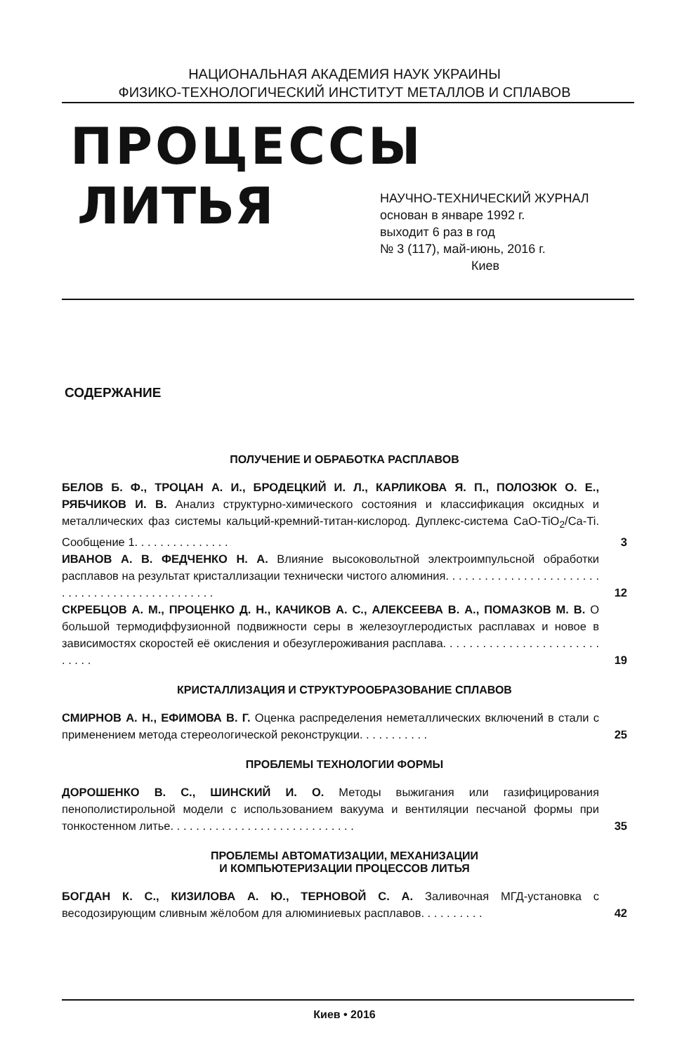НАЦИОНАЛЬНАЯ АКАДЕМИЯ НАУК УКРАИНЫ
ФИЗИКО-ТЕХНОЛОГИЧЕСКИЙ ИНСТИТУТ МЕТАЛЛОВ И СПЛАВОВ
ПРОЦЕССЫ
ЛИТЬЯ
НАУЧНО-ТЕХНИЧЕСКИЙ ЖУРНАЛ
основан в январе 1992 г.
выходит 6 раз в год
№ 3 (117), май-июнь, 2016 г.
Киев
СОДЕРЖАНИЕ
ПОЛУЧЕНИЕ И ОБРАБОТКА РАСПЛАВОВ
БЕЛОВ Б. Ф., ТРОЦАН А. И., БРОДЕЦКИЙ И. Л., КАРЛИКОВА Я. П., ПОЛОЗЮК О. Е., РЯБЧИКОВ И. В. Анализ структурно-химического состояния и классификация оксидных и металлических фаз системы кальций-кремний-титан-кислород. Дуплекс-система CaO-TiO<sub>2</sub>/Ca-Ti. Сообщение 1. . . . . . . . . . . . . . .
3
ИВАНОВ А. В. ФЕДЧЕНКО Н. А. Влияние высоковольтной электроимпульсной обработки расплавов на результат кристаллизации технически чистого алюминия. . . . . . . . . . . . . . . . . . . . . . . . . . . . . . . . . . . . . . . . . . . . . . . .
12
СКРЕБЦОВ А. М., ПРОЦЕНКО Д. Н., КАЧИКОВ А. С., АЛЕКСЕЕВА В. А., ПОМАЗКОВ М. В. О большой термодиффузионной подвижности серы в железоуглеродистых расплавах и новое в зависимостях скоростей её окисления и обезуглероживания расплава. . . . . . . . . . . . . . . . . . . . . . . . . . . . .
19
КРИСТАЛЛИЗАЦИЯ И СТРУКТУРООБРАЗОВАНИЕ СПЛАВОВ
СМИРНОВ А. Н., ЕФИМОВА В. Г. Оценка распределения неметаллических включений в стали с применением метода стереологической реконструкции. . . . . . . . . . .
25
ПРОБЛЕМЫ ТЕХНОЛОГИИ ФОРМЫ
ДОРОШЕНКО В. С., ШИНСКИЙ И. О. Методы выжигания или газифицирования пенополистирольной модели с использованием вакуума и вентиляции песчаной формы при тонкостенном литье. . . . . . . . . . . . . . . . . . . . . . . . . . . . .
35
ПРОБЛЕМЫ АВТОМАТИЗАЦИИ, МЕХАНИЗАЦИИ
И КОМПЬЮТЕРИЗАЦИИ ПРОЦЕССОВ ЛИТЬЯ
БОГДАН К. С., КИЗИЛОВА А. Ю., ТЕРНОВОЙ С. А. Заливочная МГД-установка с весодозирующим сливным жёлобом для алюминиевых расплавов. . . . . . . . . .
42
Киев • 2016